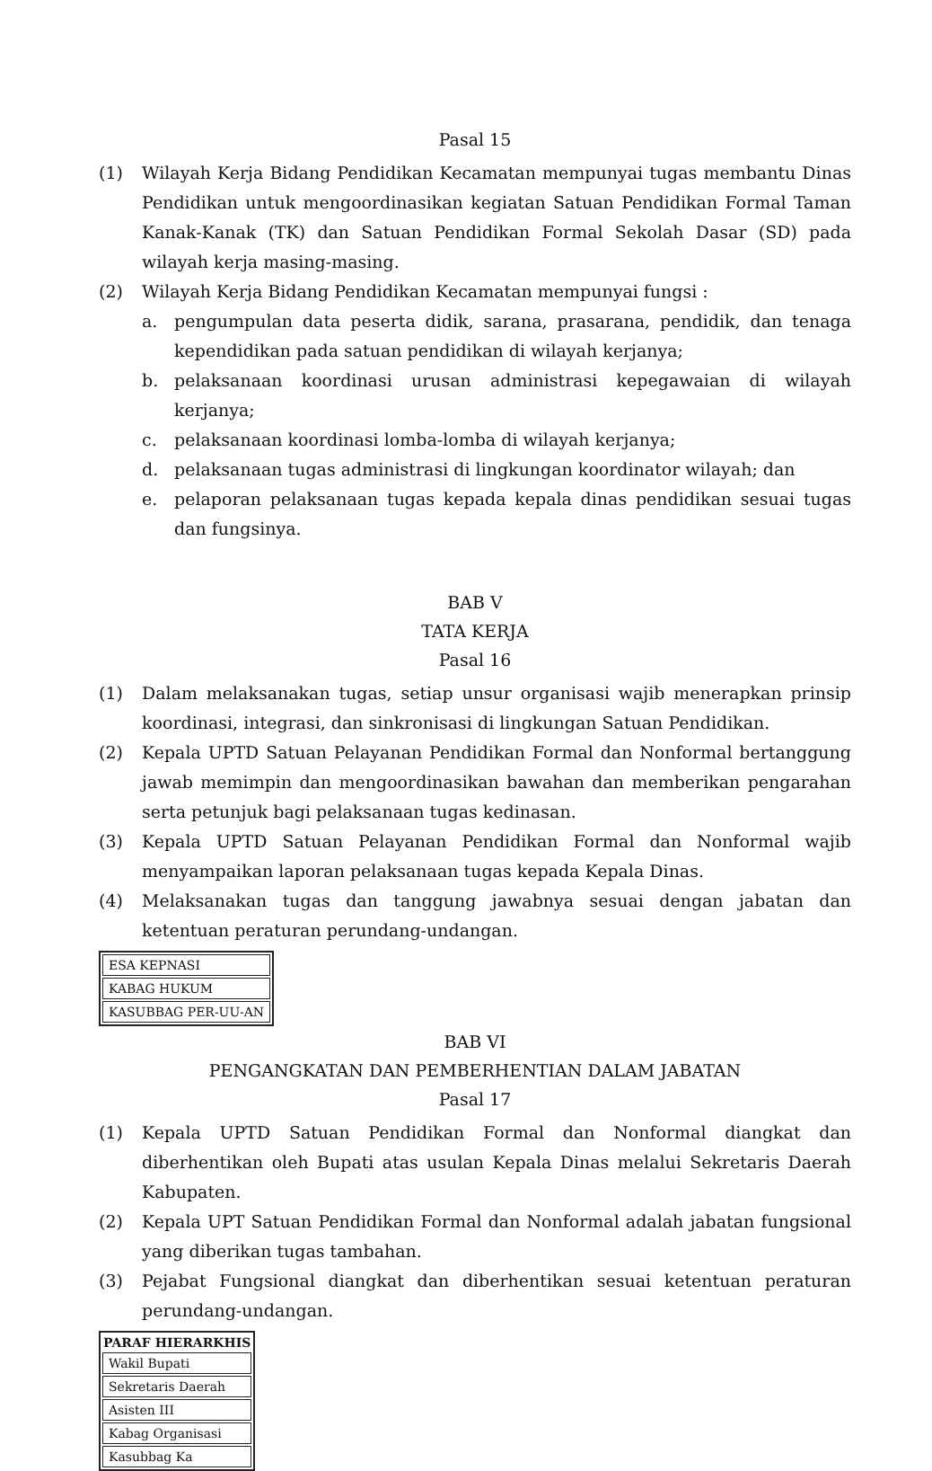Pasal 15
(1) Wilayah Kerja Bidang Pendidikan Kecamatan mempunyai tugas membantu Dinas Pendidikan untuk mengoordinasikan kegiatan Satuan Pendidikan Formal Taman Kanak-Kanak (TK) dan Satuan Pendidikan Formal Sekolah Dasar (SD) pada wilayah kerja masing-masing.
(2) Wilayah Kerja Bidang Pendidikan Kecamatan mempunyai fungsi :
a. pengumpulan data peserta didik, sarana, prasarana, pendidik, dan tenaga kependidikan pada satuan pendidikan di wilayah kerjanya;
b. pelaksanaan koordinasi urusan administrasi kepegawaian di wilayah kerjanya;
c. pelaksanaan koordinasi lomba-lomba di wilayah kerjanya;
d. pelaksanaan tugas administrasi di lingkungan koordinator wilayah; dan
e. pelaporan pelaksanaan tugas kepada kepala dinas pendidikan sesuai tugas dan fungsinya.
BAB V
TATA KERJA
Pasal 16
(1) Dalam melaksanakan tugas, setiap unsur organisasi wajib menerapkan prinsip koordinasi, integrasi, dan sinkronisasi di lingkungan Satuan Pendidikan.
(2) Kepala UPTD Satuan Pelayanan Pendidikan Formal dan Nonformal bertanggung jawab memimpin dan mengoordinasikan bawahan dan memberikan pengarahan serta petunjuk bagi pelaksanaan tugas kedinasan.
(3) Kepala UPTD Satuan Pelayanan Pendidikan Formal dan Nonformal wajib menyampaikan laporan pelaksanaan tugas kepada Kepala Dinas.
(4) Melaksanakan tugas dan tanggung jawabnya sesuai dengan jabatan dan ketentuan peraturan perundang-undangan.
| ESA KEPNASI |
| KABAG HUKUM |
| KASUBBAG PER-UU-AN |
BAB VI
PENGANGKATAN DAN PEMBERHENTIAN DALAM JABATAN
Pasal 17
(1) Kepala UPTD Satuan Pendidikan Formal dan Nonformal diangkat dan diberhentikan oleh Bupati atas usulan Kepala Dinas melalui Sekretaris Daerah Kabupaten.
(2) Kepala UPT Satuan Pendidikan Formal dan Nonformal adalah jabatan fungsional yang diberikan tugas tambahan.
(3) Pejabat Fungsional diangkat dan diberhentikan sesuai ketentuan peraturan perundang-undangan.
| PARAF HIERARKHIS |
| --- |
| Wakil Bupati |
| Sekretaris Daerah |
| Asisten III |
| Kabag Organisasi |
| Kasubbag Ka |